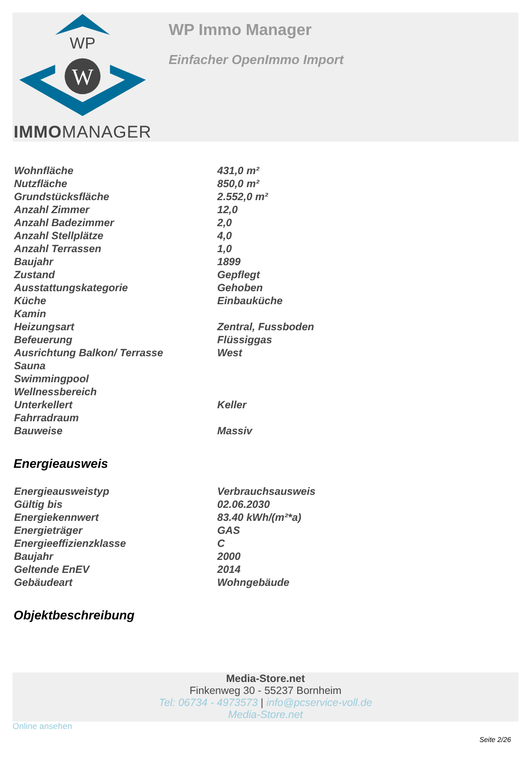WP
W
IMMOMANAGER
WP Immo Manager
Einfacher OpenImmo Import
| Wohnfläche | 431,0 m² |
| Nutzfläche | 850,0 m² |
| Grundstücksfläche | 2.552,0 m² |
| Anzahl Zimmer | 12,0 |
| Anzahl Badezimmer | 2,0 |
| Anzahl Stellplätze | 4,0 |
| Anzahl Terrassen | 1,0 |
| Baujahr | 1899 |
| Zustand | Gepflegt |
| Ausstattungskategorie | Gehoben |
| Küche | Einbauküche |
| Kamin | |
| Heizungsart | Zentral, Fussboden |
| Befeuerung | Flüssiggas |
| Ausrichtung Balkon/ Terrasse | West |
| Sauna | |
| Swimmingpool | |
| Wellnessbereich | |
| Unterkellert | Keller |
| Fahrradraum | |
| Bauweise | Massiv |
Energieausweis
| Energieausweistyp | Verbrauchsausweis |
| Gültig bis | 02.06.2030 |
| Energiekennwert | 83.40 kWh/(m²*a) |
| Energieträger | GAS |
| Energieeffizienzklasse | C |
| Baujahr | 2000 |
| Geltende EnEV | 2014 |
| Gebäudeart | Wohngebäude |
Objektbeschreibung
Media-Store.net
Finkenweg 30 - 55237 Bornheim
Tel: 06734 - 4973573 | info@pcservice-voll.de
Media-Store.net
Online ansehen
Seite 2/26